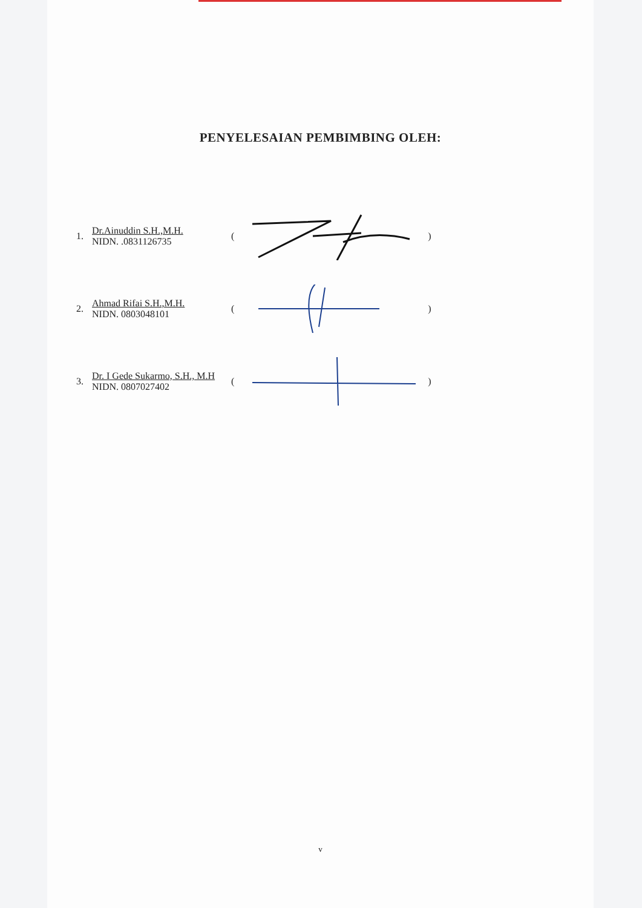PENYELESAIAN PEMBIMBING OLEH:
1.
Dr.Ainuddin S.H.,M.H.
NIDN. .0831126735
( )
2.
Ahmad Rifai S.H.,M.H.
NIDN. 0803048101
( )
3.
Dr. I Gede Sukarmo, S.H., M.H
NIDN. 0807027402
( )
v